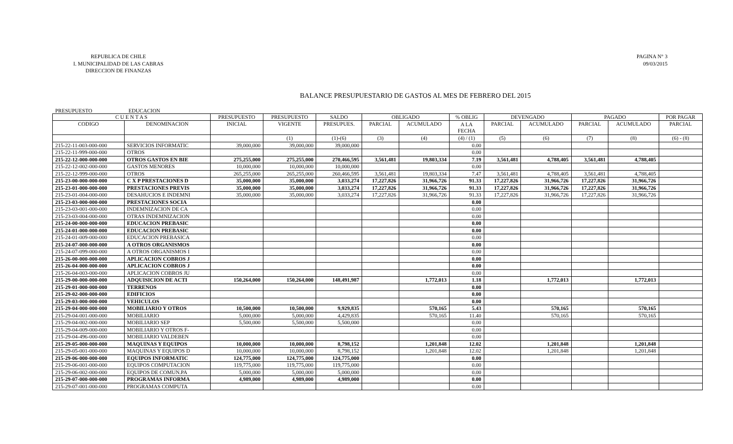REPUBLICA DE CHILE
I. MUNICIPALIDAD DE LAS CABRAS
DIRECCION DE FINANZAS
PAGINA N° 3
09/03/2015
BALANCE PRESUPUESTARIO DE GASTOS AL MES DE FEBRERO DEL 2015
PRESUPUESTO EDUCACION
| C U E N T A S | | PRESUPUESTO | PRESUPUESTO | SALDO | OBLIGADO | | % OBLIG | DEVENGADO | | PAGADO | | POR PAGAR |
| --- | --- | --- | --- | --- | --- | --- | --- | --- | --- | --- | --- | --- |
| CODIGO | DENOMINACION | INICIAL | VIGENTE | PRESUPUES. | PARCIAL | ACUMULADO | A LA FECHA | PARCIAL | ACUMULADO | PARCIAL | ACUMULADO | PARCIAL |
| | | | (1) | (1)-(6) | (3) | (4) | (4) / (1) | (5) | (6) | (7) | (8) | (6) - (8) |
| 215-22-11-003-000-000 | SERVICIOS INFORMATIC | 39,000,000 | 39,000,000 | 39,000,000 | | | 0.00 | | | | | |
| 215-22-11-999-000-000 | OTROS | | | | | | 0.00 | | | | | |
| 215-22-12-000-000-000 | OTROS GASTOS EN BIE | 275,255,000 | 275,255,000 | 270,466,595 | 3,561,481 | 19,803,334 | 7.19 | 3,561,481 | 4,788,405 | 3,561,481 | 4,788,405 | |
| 215-22-12-002-000-000 | GASTOS MENORES | 10,000,000 | 10,000,000 | 10,000,000 | | | 0.00 | | | | | |
| 215-22-12-999-000-000 | OTROS | 265,255,000 | 265,255,000 | 260,466,595 | 3,561,481 | 19,803,334 | 7.47 | 3,561,481 | 4,788,405 | 3,561,481 | 4,788,405 | |
| 215-23-00-000-000-000 | C X P PRESTACIONES D | 35,000,000 | 35,000,000 | 3,033,274 | 17,227,826 | 31,966,726 | 91.33 | 17,227,826 | 31,966,726 | 17,227,826 | 31,966,726 | |
| 215-23-01-000-000-000 | PRESTACIONES PREVIS | 35,000,000 | 35,000,000 | 3,033,274 | 17,227,826 | 31,966,726 | 91.33 | 17,227,826 | 31,966,726 | 17,227,826 | 31,966,726 | |
| 215-23-01-004-000-000 | DESAHUCIOS E INDEMNI | 35,000,000 | 35,000,000 | 3,033,274 | 17,227,826 | 31,966,726 | 91.33 | 17,227,826 | 31,966,726 | 17,227,826 | 31,966,726 | |
| 215-23-03-000-000-000 | PRESTACIONES SOCIA | | | | | | 0.00 | | | | | |
| 215-23-03-001-000-000 | INDEMNIZACION DE CA | | | | | | 0.00 | | | | | |
| 215-23-03-004-000-000 | OTRAS INDEMNIZACION | | | | | | 0.00 | | | | | |
| 215-24-00-000-000-000 | EDUCACION PREBASIC | | | | | | 0.00 | | | | | |
| 215-24-01-000-000-000 | EDUCACION PREBASIC | | | | | | 0.00 | | | | | |
| 215-24-01-009-000-000 | EDUCACION PREBASICA | | | | | | 0.00 | | | | | |
| 215-24-07-000-000-000 | A OTROS ORGANISMOS | | | | | | 0.00 | | | | | |
| 215-24-07-099-000-000 | A OTROS ORGANISMOS I | | | | | | 0.00 | | | | | |
| 215-26-00-000-000-000 | APLICACION COBROS J | | | | | | 0.00 | | | | | |
| 215-26-04-000-000-000 | APLICACION COBROS J | | | | | | 0.00 | | | | | |
| 215-26-04-003-000-000 | APLICACION COBROS JU | | | | | | 0.00 | | | | | |
| 215-29-00-000-000-000 | ADQUISICION DE ACTI | 150,264,000 | 150,264,000 | 148,491,987 | | 1,772,013 | 1.18 | | 1,772,013 | | 1,772,013 | |
| 215-29-01-000-000-000 | TERRENOS | | | | | | 0.00 | | | | | |
| 215-29-02-000-000-000 | EDIFICIOS | | | | | | 0.00 | | | | | |
| 215-29-03-000-000-000 | VEHICULOS | | | | | | 0.00 | | | | | |
| 215-29-04-000-000-000 | MOBILIARIO Y OTROS | 10,500,000 | 10,500,000 | 9,929,835 | | 570,165 | 5.43 | | 570,165 | | 570,165 | |
| 215-29-04-001-000-000 | MOBILIARIO | 5,000,000 | 5,000,000 | 4,429,835 | | 570,165 | 11.40 | | 570,165 | | 570,165 | |
| 215-29-04-002-000-000 | MOBILIARIO SEP | 5,500,000 | 5,500,000 | 5,500,000 | | | 0.00 | | | | | |
| 215-29-04-009-000-000 | MOBILIARIO Y OTROS F- | | | | | | 0.00 | | | | | |
| 215-29-04-496-000-000 | MOBILIARIO VALDEBEN | | | | | | 0.00 | | | | | |
| 215-29-05-000-000-000 | MAQUINAS Y EQUIPOS | 10,000,000 | 10,000,000 | 8,798,152 | | 1,201,848 | 12.02 | | 1,201,848 | | 1,201,848 | |
| 215-29-05-001-000-000 | MAQUINAS Y EQUIPOS D | 10,000,000 | 10,000,000 | 8,798,152 | | 1,201,848 | 12.02 | | 1,201,848 | | 1,201,848 | |
| 215-29-06-000-000-000 | EQUIPOS INFORMATIC | 124,775,000 | 124,775,000 | 124,775,000 | | | 0.00 | | | | | |
| 215-29-06-001-000-000 | EQUIPOS COMPUTACION | 119,775,000 | 119,775,000 | 119,775,000 | | | 0.00 | | | | | |
| 215-29-06-002-000-000 | EQUIPOS DE COMUN.PA | 5,000,000 | 5,000,000 | 5,000,000 | | | 0.00 | | | | | |
| 215-29-07-000-000-000 | PROGRAMAS INFORMA | 4,989,000 | 4,989,000 | 4,989,000 | | | 0.00 | | | | | |
| 215-29-07-001-000-000 | PROGRAMAS COMPUTA | | | | | | 0.00 | | | | | |